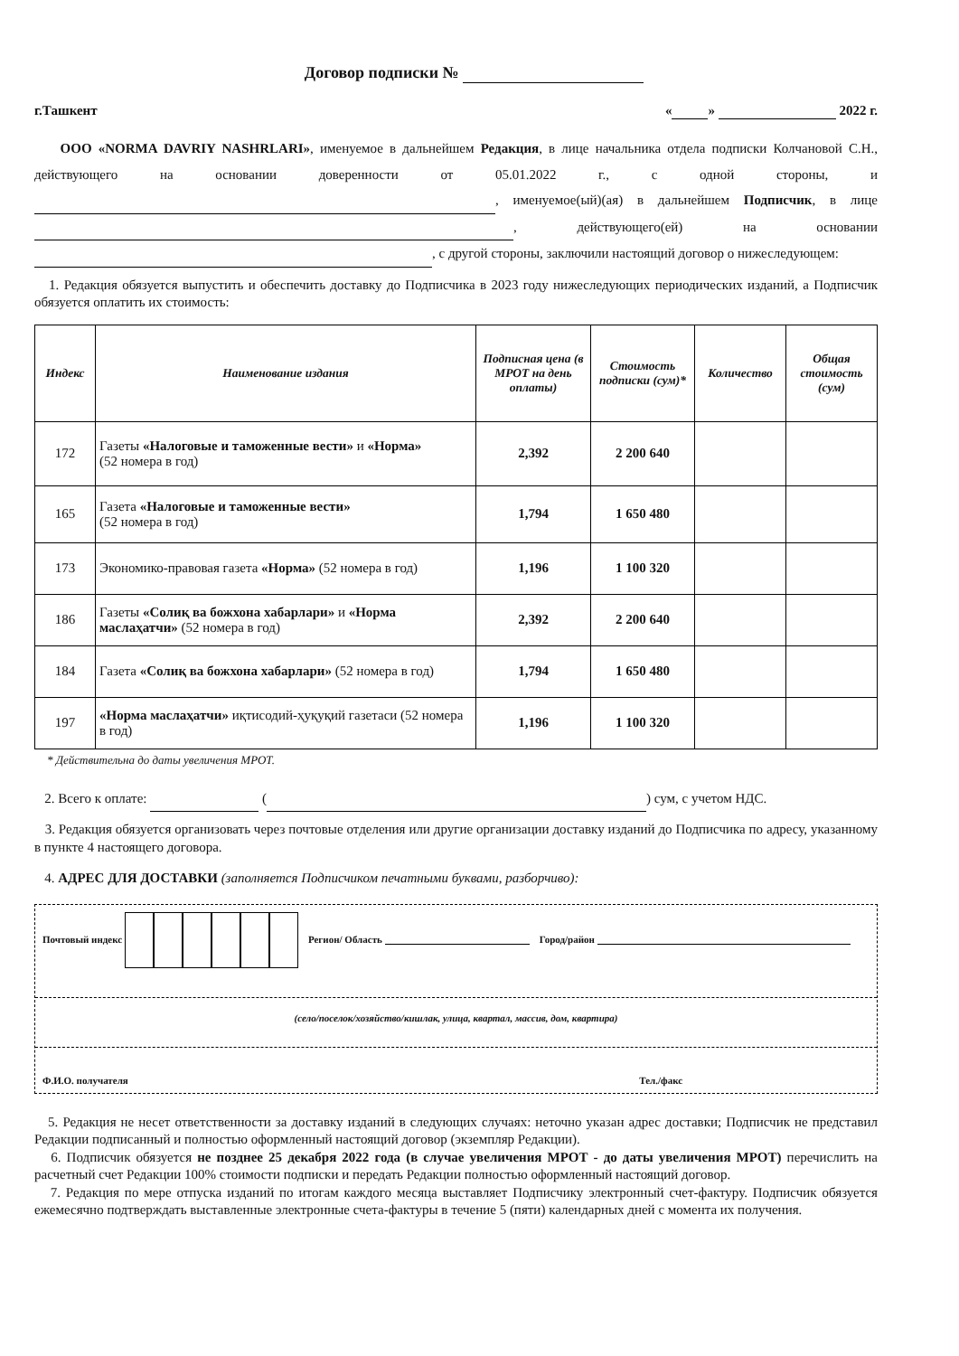Договор подписки №
г.Ташкент « » 2022 г.
ООО «NORMA DAVRIY NASHRLARI», именуемое в дальнейшем Редакция, в лице начальника отдела подписки Колчановой С.Н., действующего на основании доверенности от 05.01.2022 г., с одной стороны, и , именуемое(ый)(ая) в дальнейшем Подписчик, в лице , действующего(ей) на основании , с другой стороны, заключили настоящий договор о нижеследующем:
1. Редакция обязуется выпустить и обеспечить доставку до Подписчика в 2023 году нижеследующих периодических изданий, а Подписчик обязуется оплатить их стоимость:
| Индекс | Наименование издания | Подписная цена (в МРОТ на день оплаты) | Стоимость подписки (сум)* | Количество | Общая стоимость (сум) |
| --- | --- | --- | --- | --- | --- |
| 172 | Газеты «Налоговые и таможенные вести» и «Норма» (52 номера в год) | 2,392 | 2 200 640 | | |
| 165 | Газета «Налоговые и таможенные вести» (52 номера в год) | 1,794 | 1 650 480 | | |
| 173 | Экономико-правовая газета «Норма» (52 номера в год) | 1,196 | 1 100 320 | | |
| 186 | Газеты «Солиқ ва божхона хабарлари» и «Норма маслаҳатчи» (52 номера в год) | 2,392 | 2 200 640 | | |
| 184 | Газета «Солиқ ва божхона хабарлари» (52 номера в год) | 1,794 | 1 650 480 | | |
| 197 | «Норма маслаҳатчи» иқтисодий-ҳуқуқий газетаси (52 номера в год) | 1,196 | 1 100 320 | | |
* Действительна до даты увеличения МРОТ.
2. Всего к оплате: ( ) сум, с учетом НДС.
3. Редакция обязуется организовать через почтовые отделения или другие организации доставку изданий до Подписчика по адресу, указанному в пункте 4 настоящего договора.
4. АДРЕС ДЛЯ ДОСТАВКИ (заполняется Подписчиком печатными буквами, разборчиво):
Почтовый индекс Регион/ Область Город/район
(село/поселок/хозяйство/кишлак, улица, квартал, массив, дом, квартира)
Ф.И.О. получателя Тел./факс
5. Редакция не несет ответственности за доставку изданий в следующих случаях: неточно указан адрес доставки; Подписчик не представил Редакции подписанный и полностью оформленный настоящий договор (экземпляр Редакции).
6. Подписчик обязуется не позднее 25 декабря 2022 года (в случае увеличения МРОТ - до даты увеличения МРОТ) перечислить на расчетный счет Редакции 100% стоимости подписки и передать Редакции полностью оформленный настоящий договор.
7. Редакция по мере отпуска изданий по итогам каждого месяца выставляет Подписчику электронный счет-фактуру. Подписчик обязуется ежемесячно подтверждать выставленные электронные счета-фактуры в течение 5 (пяти) календарных дней с момента их получения.